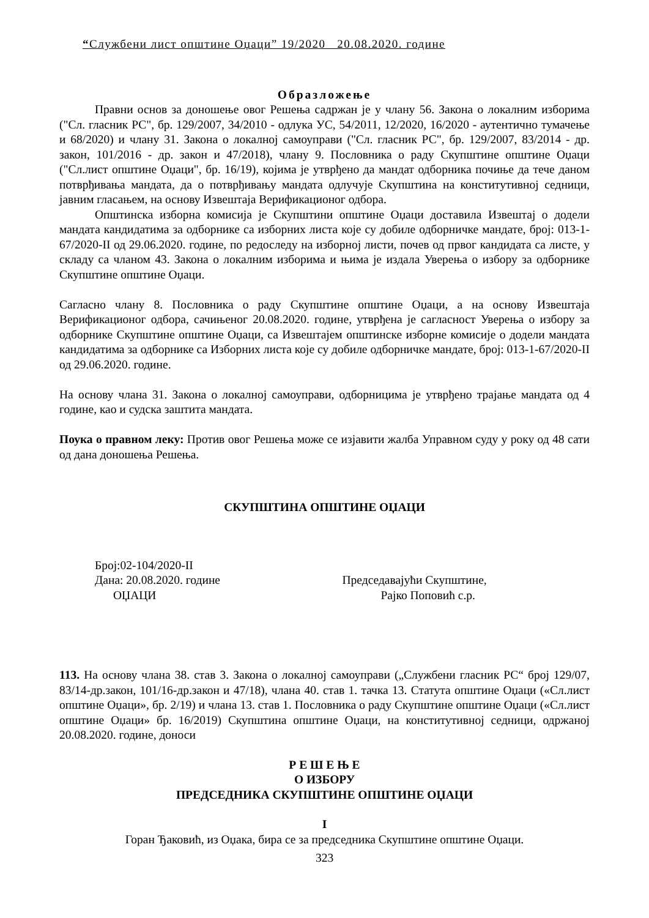“Службени лист општине Оџаци” 19/2020 20.08.2020. године
Образложење
Правни основ за доношење овог Решења садржан је у члану 56. Закона о локалним изборима ("Сл. гласник РС", бр. 129/2007, 34/2010 - одлука УС, 54/2011, 12/2020, 16/2020 - аутентично тумачење и 68/2020) и члану 31. Закона о локалној самоуправи ("Сл. гласник РС", бр. 129/2007, 83/2014 - др. закон, 101/2016 - др. закон и 47/2018), члану 9. Пословника о раду Скупштине општине Оџаци ("Сл.лист општине Оџаци", бр. 16/19), којима је утврђено да мандат одборника почиње да тече даном потврђивања мандата, да о потврђивању мандата одлучује Скупштина на конститутивној седници, јавним гласањем, на основу Извештаја Верификационог одбора.
Општинска изборна комисија је Скупштини општине Оџаци доставила Извештај о додели мандата кандидатима за одборнике са изборних листа које су добиле одборничке мандате, број: 013-1-67/2020-II од 29.06.2020. године, по редоследу на изборној листи, почев од првог кандидата са листе, у складу са чланом 43. Закона о локалним изборима и њима је издала Уверења о избору за одборнике Скупштине општине Оџаци.
Сагласно члану 8. Пословника о раду Скупштине општине Оџаци, а на основу Извештаја Верификационог одбора, сачињеног 20.08.2020. године, утврђена је сагласност Уверења о избору за одборнике Скупштине општине Оџаци, са Извештајем општинске изборне комисије о додели мандата кандидатима за одборнике са Изборних листа које су добиле одборничке мандате, број: 013-1-67/2020-II од 29.06.2020. године.
На основу члана 31. Закона о локалној самоуправи, одборницима је утврђено трајање мандата од 4 године, као и судска заштита мандата.
Поука о правном леку: Против овог Решења може се изјавити жалба Управном суду у року од 48 сати од дана доношења Решења.
СКУПШТИНА ОПШТИНЕ ОЏАЦИ
Број:02-104/2020-II
Дана: 20.08.2020. године Председавајући Скупштине,
ОЏАЦИ Рајко Поповић с.р.
113. На основу члана 38. став 3. Закона о локалној самоуправи („Службени гласник РС“ број 129/07, 83/14-др.закон, 101/16-др.закон и 47/18), члана 40. став 1. тачка 13. Статута општине Оџаци («Сл.лист општине Оџаци», бр. 2/19) и члана 13. став 1. Пословника о раду Скупштине општине Оџаци («Сл.лист општине Оџаци» бр. 16/2019) Скупштина општине Оџаци, на конститутивној седници, одржаној 20.08.2020. године, доноси
Р Е Ш Е Њ Е
О ИЗБОРУ
ПРЕДСЕДНИКА СКУПШТИНЕ ОПШТИНЕ ОЏАЦИ
I
Горан Ђаковић, из Оџака, бира се за председника Скупштине општине Оџаци.
323